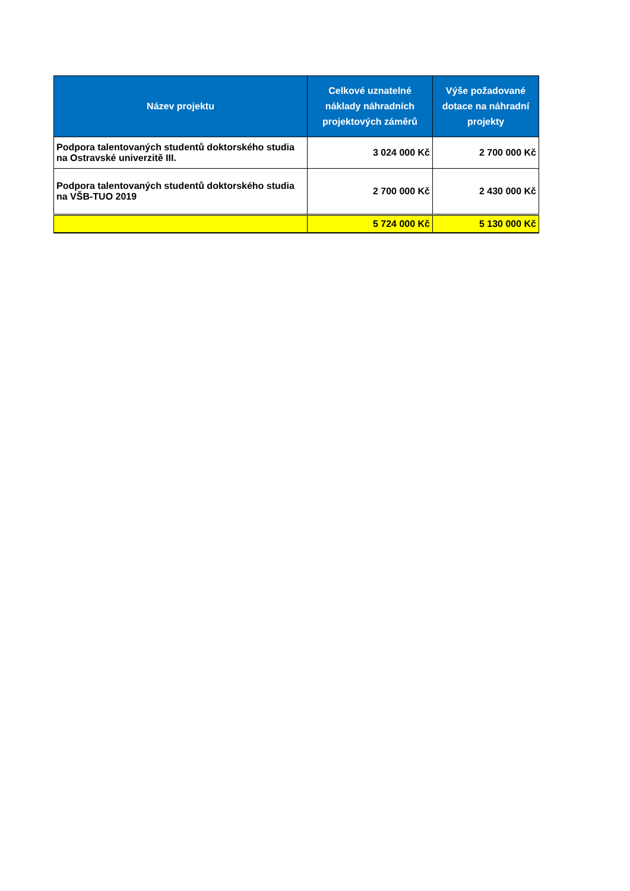| Název projektu | Celkové uznatelné náklady náhradních projektových záměrů | Výše požadované dotace na náhradní projekty |
| --- | --- | --- |
| Podpora talentovaných studentů doktorského studia na Ostravské univerzitě III. | 3 024 000 Kč | 2 700 000 Kč |
| Podpora talentovaných studentů doktorského studia na VŠB-TUO 2019 | 2 700 000 Kč | 2 430 000 Kč |
| | 5 724 000 Kč | 5 130 000 Kč |